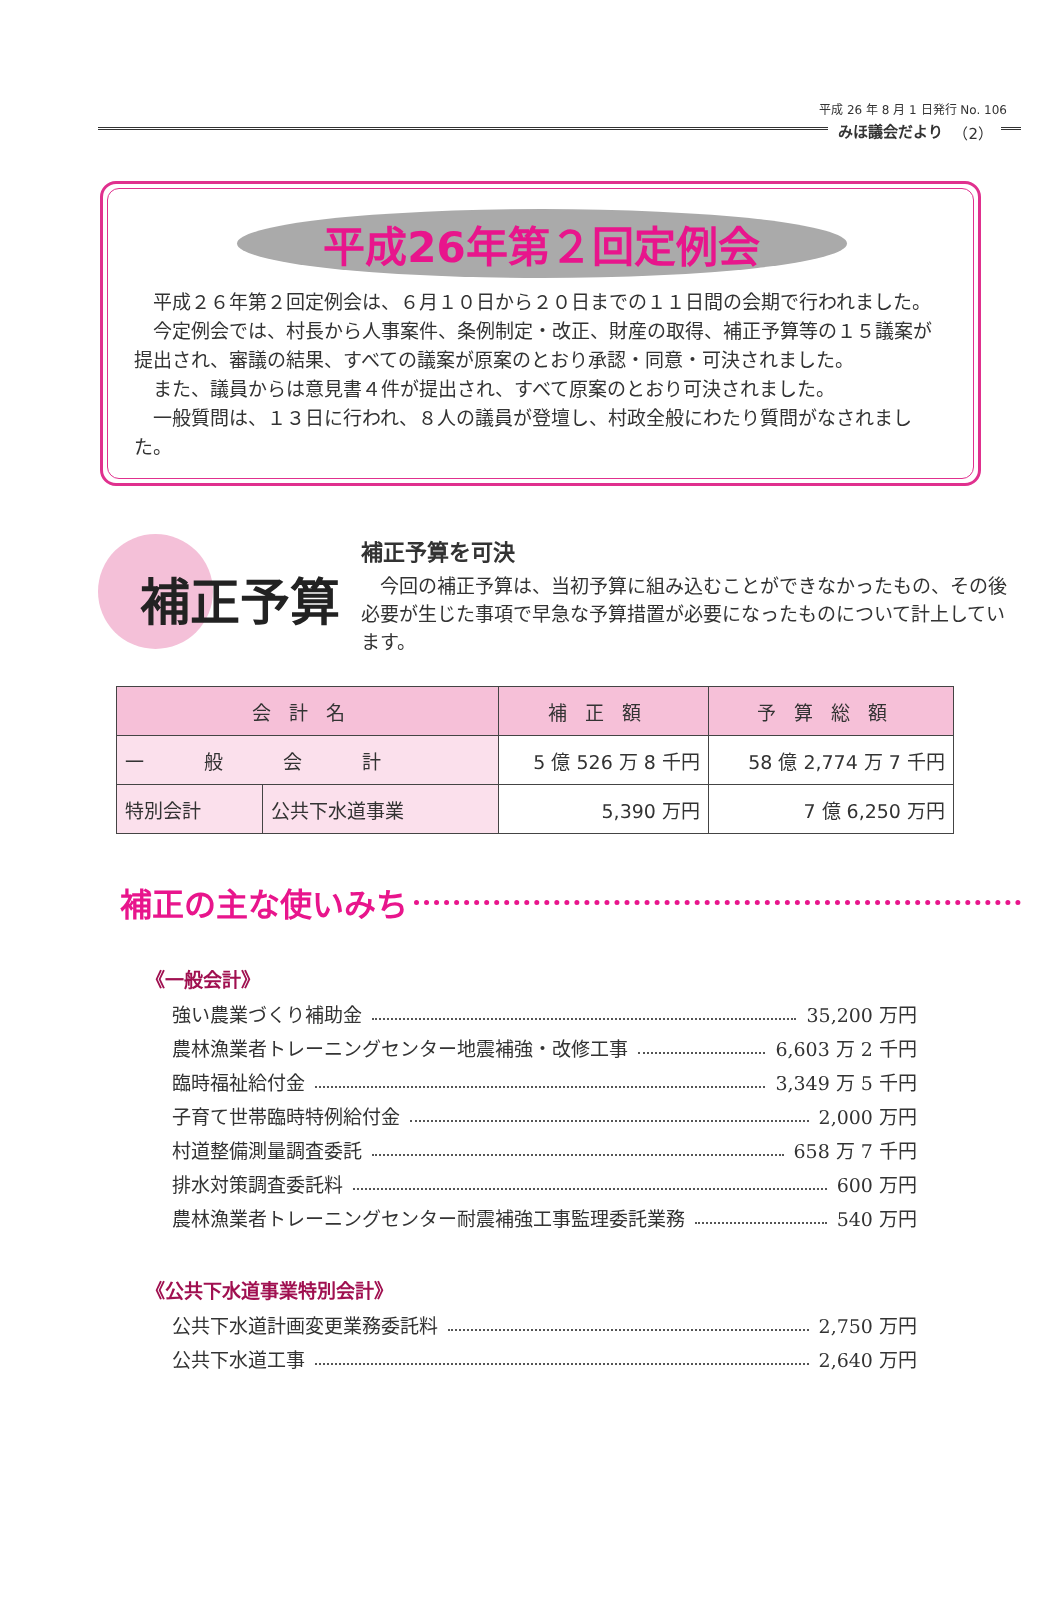平成 26 年 8 月 1 日発行 No. 106
みほ議会だより （2）
平成26年第２回定例会
平成２６年第２回定例会は、６月１０日から２０日までの１１日間の会期で行われました。
今定例会では、村長から人事案件、条例制定・改正、財産の取得、補正予算等の１５議案が提出され、審議の結果、すべての議案が原案のとおり承認・同意・可決されました。
また、議員からは意見書４件が提出され、すべて原案のとおり可決されました。
一般質問は、１３日に行われ、８人の議員が登壇し、村政全般にわたり質問がなされました。
補正予算
補正予算を可決
今回の補正予算は、当初予算に組み込むことができなかったもの、その後必要が生じた事項で早急な予算措置が必要になったものについて計上しています。
| 会計名 | | 補正額 | 予算総額 |
| --- | --- | --- | --- |
| 一般会計 | | 5 億 526 万 8 千円 | 58 億 2,774 万 7 千円 |
| 特別会計 | 公共下水道事業 | 5,390 万円 | 7 億 6,250 万円 |
補正の主な使いみち
《一般会計》
強い農業づくり補助金 35,200 万円
農林漁業者トレーニングセンター地震補強・改修工事 6,603 万 2 千円
臨時福祉給付金 3,349 万 5 千円
子育て世帯臨時特例給付金 2,000 万円
村道整備測量調査委託 658 万 7 千円
排水対策調査委託料 600 万円
農林漁業者トレーニングセンター耐震補強工事監理委託業務 540 万円
《公共下水道事業特別会計》
公共下水道計画変更業務委託料 2,750 万円
公共下水道工事 2,640 万円